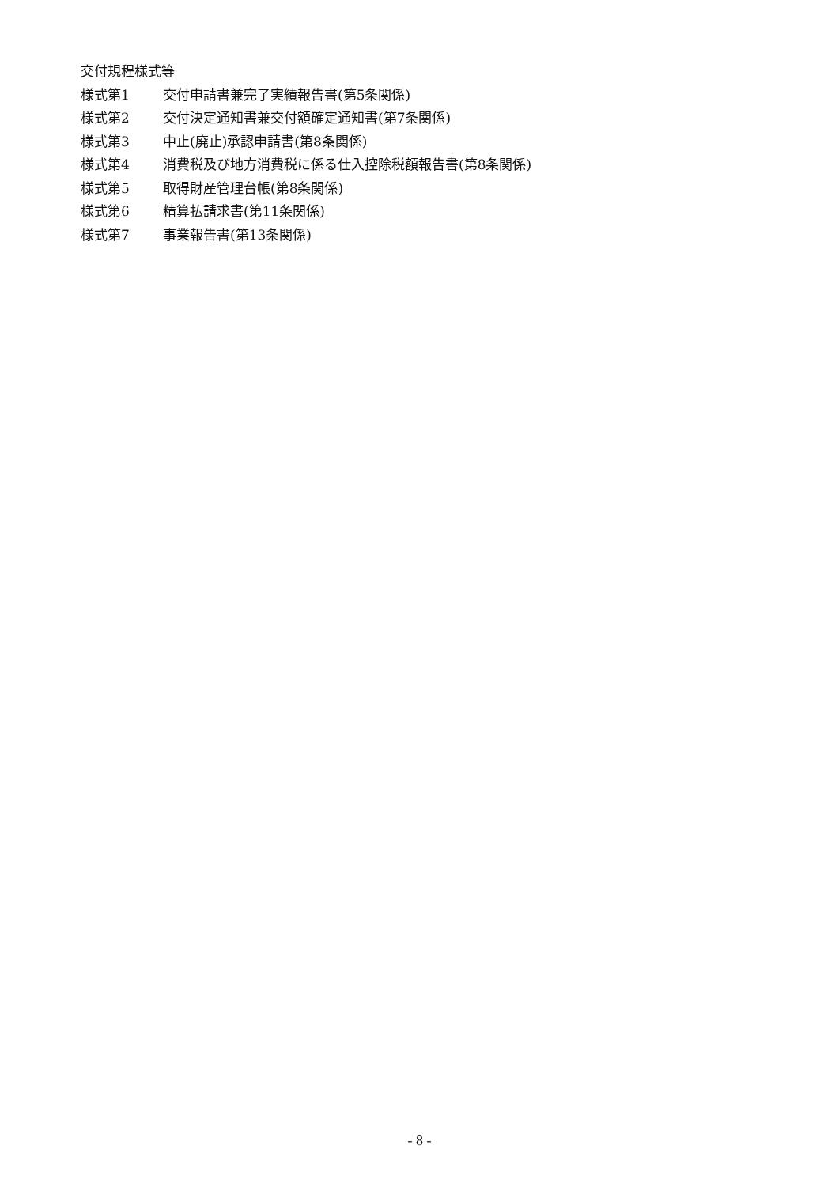交付規程様式等
様式第1 交付申請書兼完了実績報告書(第5条関係)
様式第2 交付決定通知書兼交付額確定通知書(第7条関係)
様式第3 中止(廃止)承認申請書(第8条関係)
様式第4 消費税及び地方消費税に係る仕入控除税額報告書(第8条関係)
様式第5 取得財産管理台帳(第8条関係)
様式第6 精算払請求書(第11条関係)
様式第7 事業報告書(第13条関係)
- 8 -